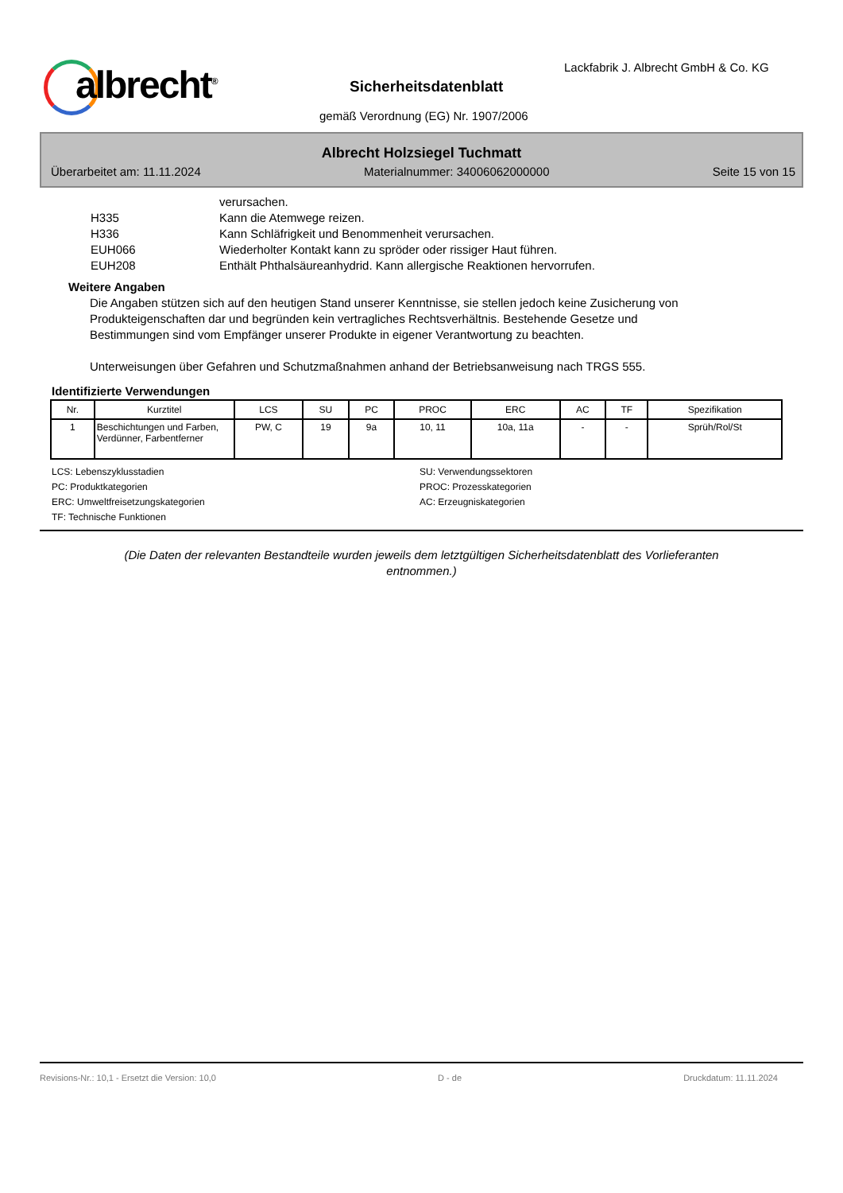albrecht<sup>®</sup>
Lackfabrik J. Albrecht GmbH & Co. KG
Sicherheitsdatenblatt
gemäß Verordnung (EG) Nr. 1907/2006
Albrecht Holzsiegel Tuchmatt
Überarbeitet am: 11.11.2024 Materialnummer: 34006062000000 Seite 15 von 15
verursachen.
H335 Kann die Atemwege reizen.
H336 Kann Schläfrigkeit und Benommenheit verursachen.
EUH066 Wiederholter Kontakt kann zu spröder oder rissiger Haut führen.
EUH208 Enthält Phthalsäureanhydrid. Kann allergische Reaktionen hervorrufen.
Weitere Angaben
Die Angaben stützen sich auf den heutigen Stand unserer Kenntnisse, sie stellen jedoch keine Zusicherung von Produkteigenschaften dar und begründen kein vertragliches Rechtsverhältnis. Bestehende Gesetze und Bestimmungen sind vom Empfänger unserer Produkte in eigener Verantwortung zu beachten.
Unterweisungen über Gefahren und Schutzmaßnahmen anhand der Betriebsanweisung nach TRGS 555.
Identifizierte Verwendungen
| Nr. | Kurztitel | LCS | SU | PC | PROC | ERC | AC | TF | Spezifikation |
| --- | --- | --- | --- | --- | --- | --- | --- | --- | --- |
| 1 | Beschichtungen und Farben, Verdünner, Farbentferner | PW, C | 19 | 9a | 10, 11 | 10a, 11a | - | - | Sprüh/Rol/St |
LCS: Lebenszyklusstadien
SU: Verwendungssektoren
PC: Produktkategorien
PROC: Prozesskategorien
ERC: Umweltfreisetzungskategorien
AC: Erzeugniskategorien
TF: Technische Funktionen
(Die Daten der relevanten Bestandteile wurden jeweils dem letztgültigen Sicherheitsdatenblatt des Vorlieferanten entnommen.)
Revisions-Nr.: 10,1 - Ersetzt die Version: 10,0 D - de Druckdatum: 11.11.2024